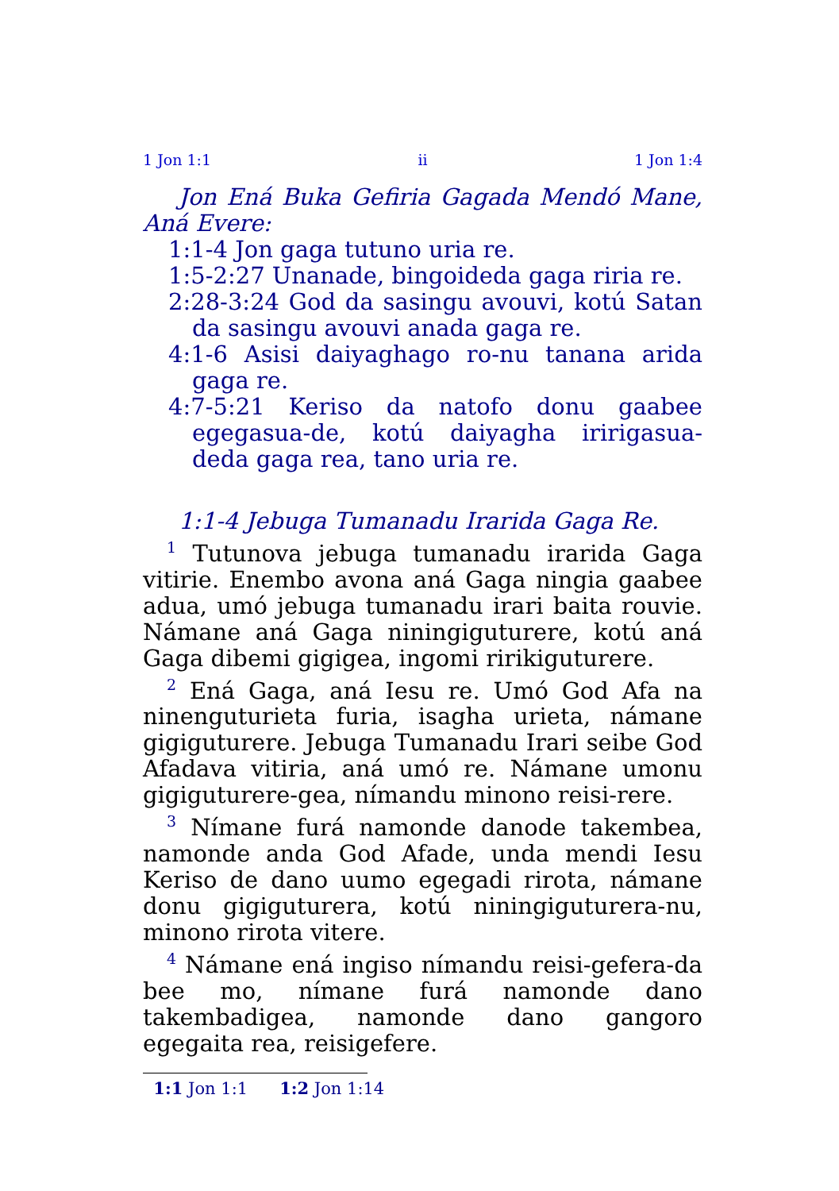1 Jon 1:1 ii 1 Jon 1:4
Jon Ená Buka Gefiria Gagada Mendó Mane, Aná Evere:
1:1-4 Jon gaga tutuno uria re.
1:5-2:27 Unanade, bingoideda gaga riria re.
2:28-3:24 God da sasingu avouvi, kotú Satan da sasingu avouvi anada gaga re.
4:1-6 Asisi daiyaghago ro-nu tanana arida gaga re.
4:7-5:21 Keriso da natofo donu gaabee egegasua-de, kotú daiyagha iririgasua-deda gaga rea, tano uria re.
1:1-4 Jebuga Tumanadu Irarida Gaga Re.
<sup>1</sup> Tutunova jebuga tumanadu irarida Gaga vitirie. Enembo avona aná Gaga ningia gaabee adua, umó jebuga tumanadu irari baita rouvie. Námane aná Gaga niningiguturere, kotú aná Gaga dibemi gigigea, ingomi ririkiguturere.
<sup>2</sup> Ená Gaga, aná Iesu re. Umó God Afa na ninenguturieta furia, isagha urieta, námane gigiguturere. Jebuga Tumanadu Irari seibe God Afadava vitiria, aná umó re. Námane umonu gigiguturere-gea, nímandu minono reisi-rere.
<sup>3</sup> Nímane furá namonde danode takembea, namonde anda God Afade, unda mendi Iesu Keriso de dano uumo egegadi rirota, námane donu gigiguturera, kotú niningiguturera-nu, minono rirota vitere.
<sup>4</sup> Námane ená ingiso nímandu reisi-gefera-da bee mo, nímane furá namonde dano takembadigea, namonde dano gangoro egegaita rea, reisigefere.
1:1 Jon 1:1 1:2 Jon 1:14